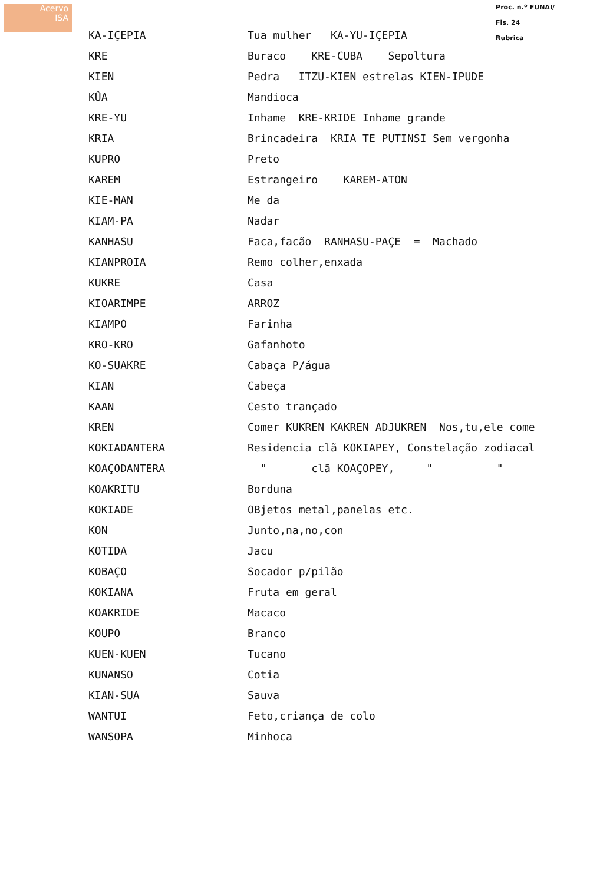Acervo
ISA
Proc. n.º FUNAI/
Fls. 24
Rubrica
| KA-IÇEPIA | Tua mulher KA-YU-IÇEPIA |
| KRE | Buraco KRE-CUBA Sepoltura |
| KIEN | Pedra ITZU-KIEN estrelas KIEN-IPUDE |
| KÛA | Mandioca |
| KRE-YU | Inhame KRE-KRIDE Inhame grande |
| KRIA | Brincadeira KRIA TE PUTINSI Sem vergonha |
| KUPRO | Preto |
| KAREM | Estrangeiro KAREM-ATON |
| KIE-MAN | Me da |
| KIAM-PA | Nadar |
| KANHASU | Faca,facão RANHASU-PAÇE = Machado |
| KIANPROIA | Remo colher,enxada |
| KUKRE | Casa |
| KIOARIMPE | ARROZ |
| KIAMPO | Farinha |
| KRO-KRO | Gafanhoto |
| KO-SUAKRE | Cabaça P/água |
| KIAN | Cabeça |
| KAAN | Cesto trançado |
| KREN | Comer KUKREN KAKREN ADJUKREN Nos,tu,ele come |
| KOKIADANTERA | Residencia clã KOKIAPEY, Constelação zodiacal |
| KOAÇODANTERA | " clã KOAÇOPEY, " " |
| KOAKRITU | Borduna |
| KOKIADE | OBjetos metal,panelas etc. |
| KON | Junto,na,no,con |
| KOTIDA | Jacu |
| KOBAÇO | Socador p/pilão |
| KOKIANA | Fruta em geral |
| KOAKRIDE | Macaco |
| KOUPO | Branco |
| KUEN-KUEN | Tucano |
| KUNANSO | Cotia |
| KIAN-SUA | Sauva |
| WANTUI | Feto,criança de colo |
| WANSOPA | Minhoca |